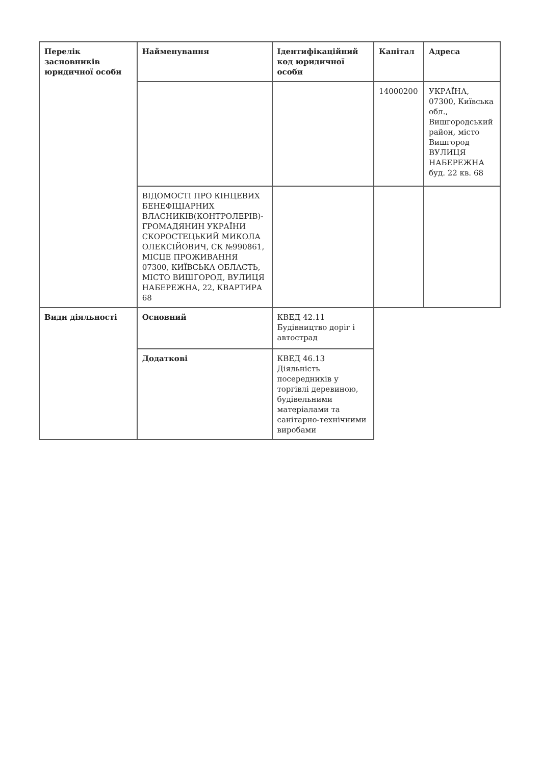| Перелік засновників юридичної особи | Найменування | Ідентифікаційний код юридичної особи | Капітал | Адреса |
| | | | 14000200 | УКРАЇНА, 07300, Київська обл., Вишгородський район, місто Вишгород ВУЛИЦЯ НАБЕРЕЖНА буд. 22 кв. 68 |
| | ВІДОМОСТІ ПРО КІНЦЕВИХ БЕНЕФІЦІАРНИХ ВЛАСНИКІВ(КОНТРОЛЕРІВ)- ГРОМАДЯНИН УКРАЇНИ СКОРОСТЕЦЬКИЙ МИКОЛА ОЛЕКСІЙОВИЧ, СК №990861, МІСЦЕ ПРОЖИВАННЯ 07300, КИЇВСЬКА ОБЛАСТЬ, МІСТО ВИШГОРОД, ВУЛИЦЯ НАБЕРЕЖНА, 22, КВАРТИРА 68 | | | |
| Види діяльності | Основний | КВЕД 42.11 Будівництво доріг і автострад | | |
| | Додаткові | КВЕД 46.13 Діяльність посередників у торгівлі деревиною, будівельними матеріалами та санітарно-технічними виробами | | |